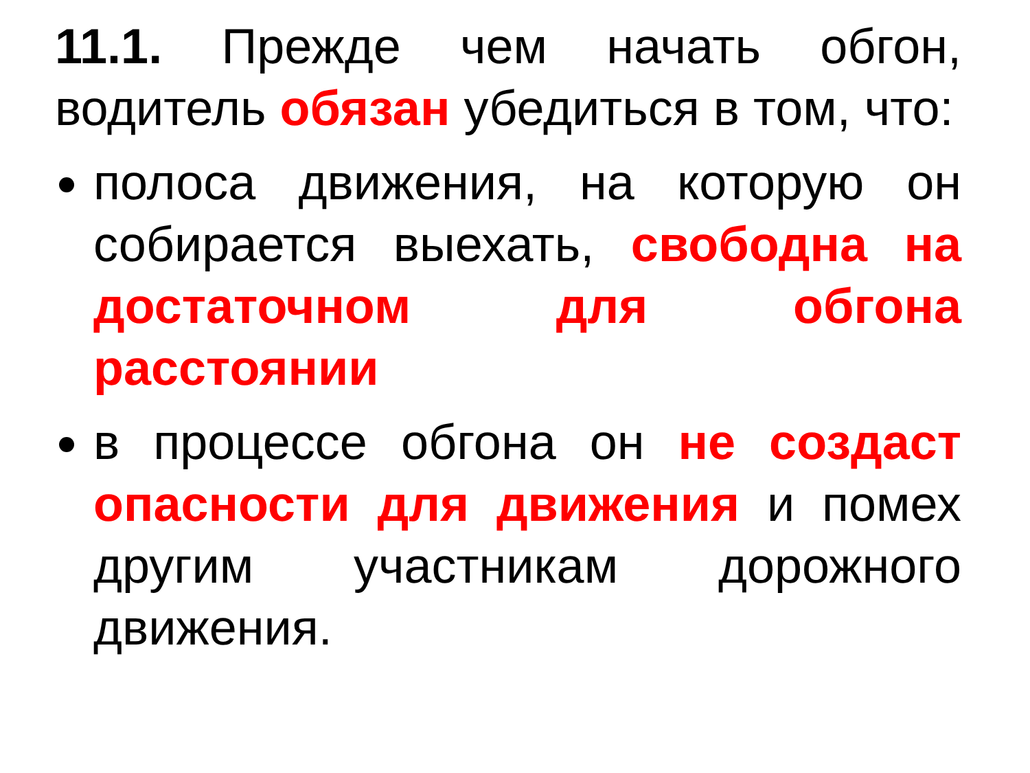11.1. Прежде чем начать обгон, водитель обязан убедиться в том, что:
полоса движения, на которую он собирается выехать, свободна на достаточном для обгона расстоянии
в процессе обгона он не создаст опасности для движения и помех другим участникам дорожного движения.